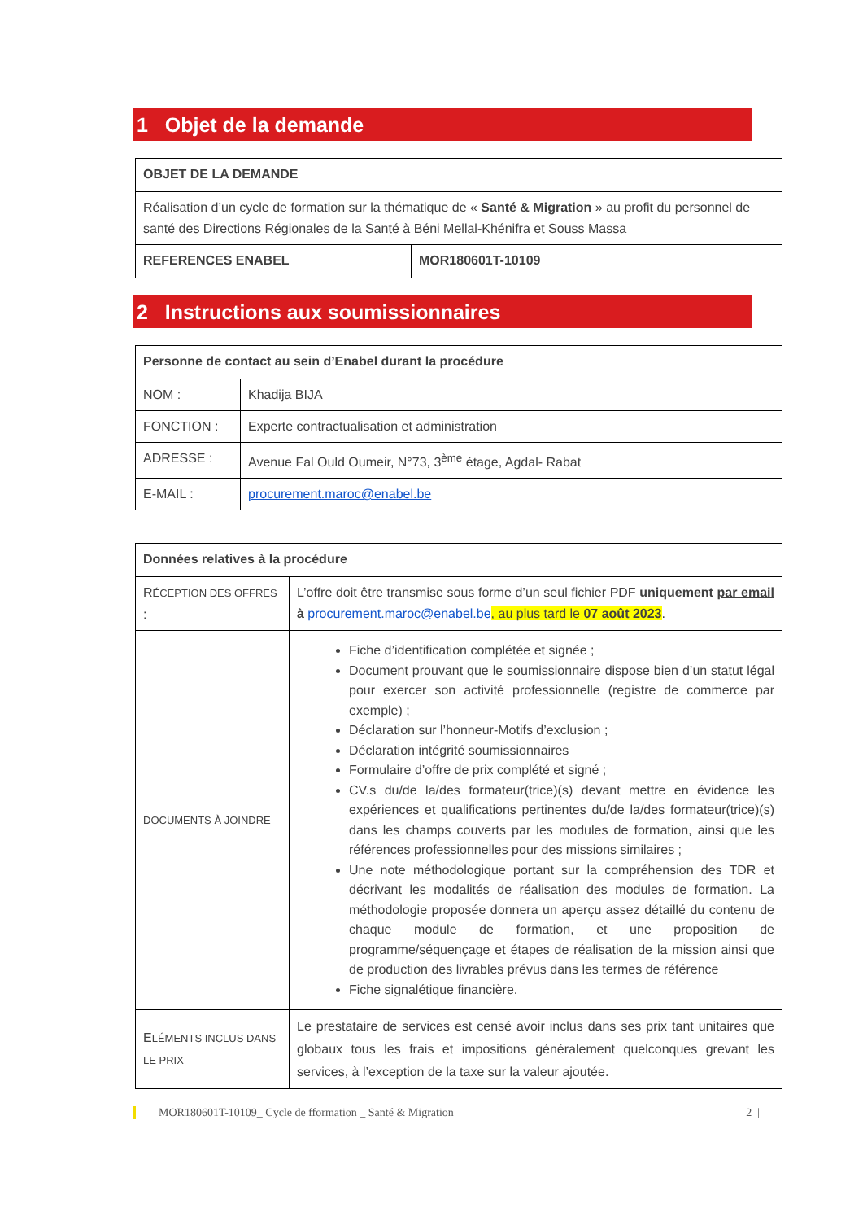1 Objet de la demande
| OBJET DE LA DEMANDE | |
| Réalisation d’un cycle de formation sur la thématique de « Santé & Migration » au profit du personnel de santé des Directions Régionales de la Santé à Béni Mellal-Khénifra et Souss Massa | |
| REFERENCES ENABEL | MOR180601T-10109 |
2 Instructions aux soumissionnaires
| Personne de contact au sein d’Enabel durant la procédure | |
| NOM : | Khadija BIJA |
| FONCTION : | Experte contractualisation et administration |
| ADRESSE : | Avenue Fal Ould Oumeir, N°73, 3<sup>ème</sup> étage, Agdal- Rabat |
| E-MAIL : | procurement.maroc@enabel.be |
| Données relatives à la procédure | |
| R ÉCEPTION DES OFFRES : | L’offre doit être transmise sous forme d’un seul fichier PDF uniquement par email à procurement.maroc@enabel.be , au plus tard le 07 août 2023 . |
| DOCUMENTS À JOINDRE | Fiche d’identification complétée et signée ; Document prouvant que le soumissionnaire dispose bien d’un statut légal pour exercer son activité professionnelle (registre de commerce par exemple) ; Déclaration sur l’honneur-Motifs d’exclusion ; Déclaration intégrité soumissionnaires Formulaire d’offre de prix complété et signé ; CV.s du/de la/des formateur(trice)(s) devant mettre en évidence les expériences et qualifications pertinentes du/de la/des formateur(trice)(s) dans les champs couverts par les modules de formation, ainsi que les références professionnelles pour des missions similaires ; Une note méthodologique portant sur la compréhension des TDR et décrivant les modalités de réalisation des modules de formation. La méthodologie proposée donnera un aperçu assez détaillé du contenu de chaque module de formation, et une proposition de programme/séquençage et étapes de réalisation de la mission ainsi que de production des livrables prévus dans les termes de référence Fiche signalétique financière. |
| E LÉMENTS INCLUS DANS LE PRIX | Le prestataire de services est censé avoir inclus dans ses prix tant unitaires que globaux tous les frais et impositions généralement quelconques grevant les services, à l’exception de la taxe sur la valeur ajoutée. |
MOR180601T-10109_ Cycle de fformation _ Santé & Migration 2 |